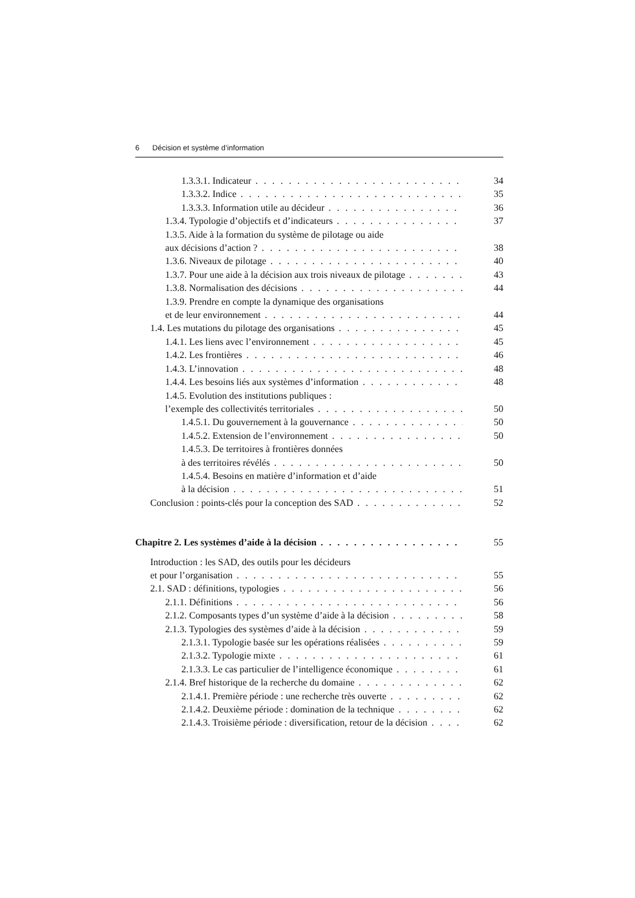6 Décision et système d’information
1.3.3.1. Indicateur 34
1.3.3.2. Indice 35
1.3.3.3. Information utile au décideur 36
1.3.4. Typologie d’objectifs et d’indicateurs 37
1.3.5. Aide à la formation du système de pilotage ou aide
aux décisions d’action ? 38
1.3.6. Niveaux de pilotage 40
1.3.7. Pour une aide à la décision aux trois niveaux de pilotage 43
1.3.8. Normalisation des décisions 44
1.3.9. Prendre en compte la dynamique des organisations
et de leur environnement 44
1.4. Les mutations du pilotage des organisations 45
1.4.1. Les liens avec l’environnement 45
1.4.2. Les frontières 46
1.4.3. L’innovation 48
1.4.4. Les besoins liés aux systèmes d’information 48
1.4.5. Evolution des institutions publiques :
l’exemple des collectivités territoriales 50
1.4.5.1. Du gouvernement à la gouvernance 50
1.4.5.2. Extension de l’environnement 50
1.4.5.3. De territoires à frontières données
à des territoires révélés 50
1.4.5.4. Besoins en matière d’information et d’aide
à la décision 51
Conclusion : points-clés pour la conception des SAD 52
Chapitre 2. Les systèmes d’aide à la décision 55
Introduction : les SAD, des outils pour les décideurs
et pour l’organisation 55
2.1. SAD : définitions, typologies 56
2.1.1. Définitions 56
2.1.2. Composants types d’un système d’aide à la décision 58
2.1.3. Typologies des systèmes d’aide à la décision 59
2.1.3.1. Typologie basée sur les opérations réalisées 59
2.1.3.2. Typologie mixte 61
2.1.3.3. Le cas particulier de l’intelligence économique 61
2.1.4. Bref historique de la recherche du domaine 62
2.1.4.1. Première période : une recherche très ouverte 62
2.1.4.2. Deuxième période : domination de la technique 62
2.1.4.3. Troisième période : diversification, retour de la décision 62